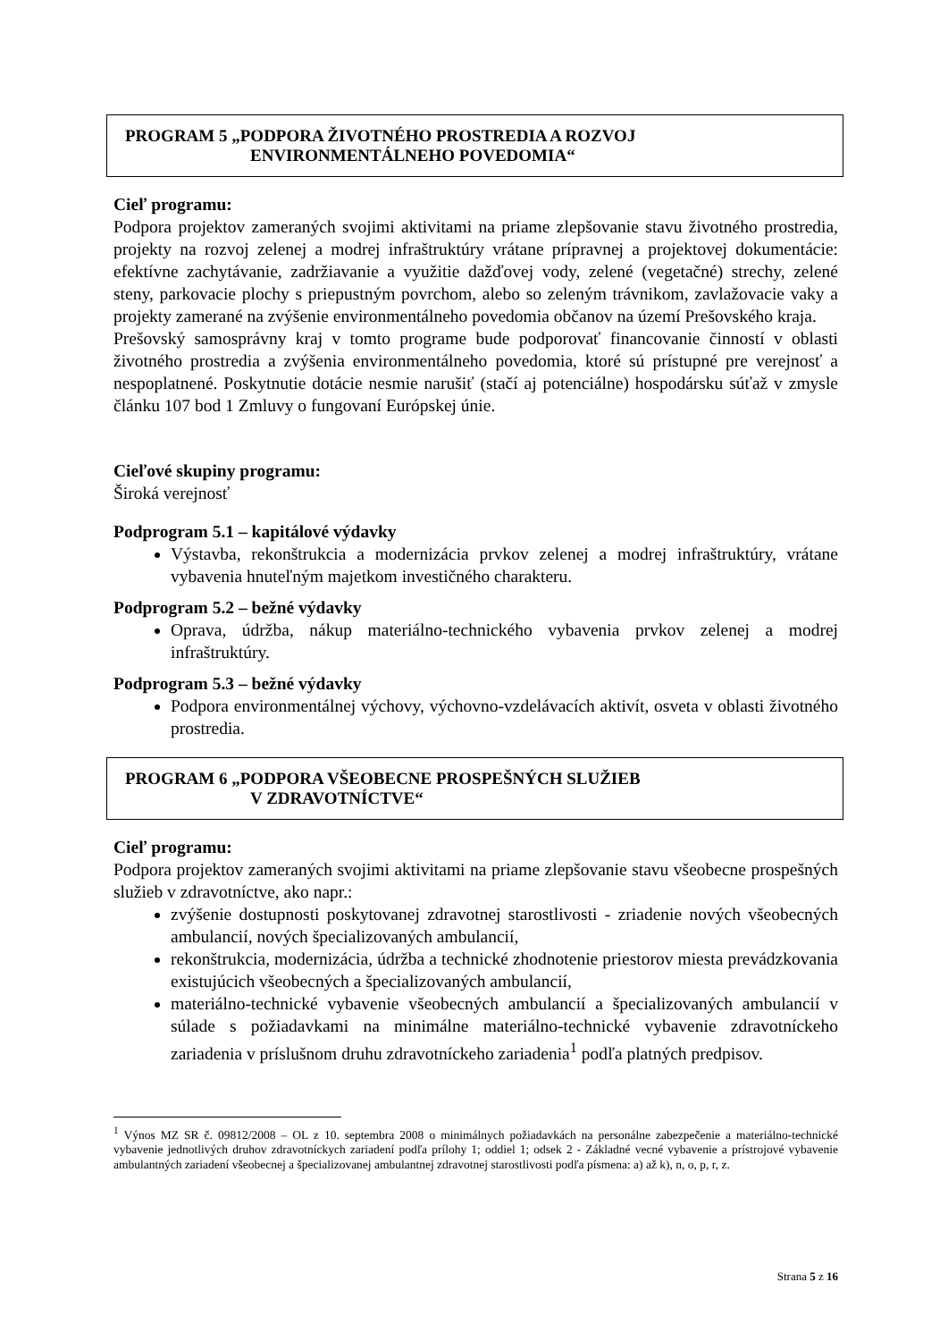PROGRAM 5 „PODPORA ŽIVOTNÉHO PROSTREDIA A ROZVOJ
ENVIRONMENTÁLNEHO POVEDOMIA“
Cieľ programu:
Podpora projektov zameraných svojimi aktivitami na priame zlepšovanie stavu životného prostredia, projekty na rozvoj zelenej a modrej infraštruktúry vrátane prípravnej a projektovej dokumentácie: efektívne zachytávanie, zadržiavanie a využitie dažďovej vody, zelené (vegetačné) strechy, zelené steny, parkovacie plochy s priepustným povrchom, alebo so zeleným trávnikom, zavlažovacie vaky a projekty zamerané na zvýšenie environmentálneho povedomia občanov na území Prešovského kraja.
Prešovský samosprávny kraj v tomto programe bude podporovať financovanie činností v oblasti životného prostredia a zvýšenia environmentálneho povedomia, ktoré sú prístupné pre verejnosť a nespoplatnené. Poskytnutie dotácie nesmie narušiť (stačí aj potenciálne) hospodársku súťaž v zmysle článku 107 bod 1 Zmluvy o fungovaní Európskej únie.
Cieľové skupiny programu:
Široká verejnosť
Podprogram 5.1 – kapitálové výdavky
Výstavba, rekonštrukcia a modernizácia prvkov zelenej a modrej infraštruktúry, vrátane vybavenia hnuteľným majetkom investičného charakteru.
Podprogram 5.2 – bežné výdavky
Oprava, údržba, nákup materiálno-technického vybavenia prvkov zelenej a modrej infraštruktúry.
Podprogram 5.3 – bežné výdavky
Podpora environmentálnej výchovy, výchovno-vzdelávacích aktivít, osveta v oblasti životného prostredia.
PROGRAM 6 „PODPORA VŠEOBECNE PROSPEŠNÝCH SLUŽIEB
V ZDRAVOTNÍCTVE“
Cieľ programu:
Podpora projektov zameraných svojimi aktivitami na priame zlepšovanie stavu všeobecne prospešných služieb v zdravotníctve, ako napr.:
zvýšenie dostupnosti poskytovanej zdravotnej starostlivosti - zriadenie nových všeobecných ambulancií, nových špecializovaných ambulancií,
rekonštrukcia, modernizácia, údržba a technické zhodnotenie priestorov miesta prevádzkovania existujúcich všeobecných a špecializovaných ambulancií,
materiálno-technické vybavenie všeobecných ambulancií a špecializovaných ambulancií v súlade s požiadavkami na minimálne materiálno-technické vybavenie zdravotníckeho zariadenia v príslušnom druhu zdravotníckeho zariadenia<sup>1</sup> podľa platných predpisov.
<sup>1</sup> Výnos MZ SR č. 09812/2008 – OL z 10. septembra 2008 o minimálnych požiadavkách na personálne zabezpečenie a materiálno-technické vybavenie jednotlivých druhov zdravotníckych zariadení podľa prílohy 1; oddiel 1; odsek 2 - Základné vecné vybavenie a prístrojové vybavenie ambulantných zariadení všeobecnej a špecializovanej ambulantnej zdravotnej starostlivosti podľa písmena: a) až k), n, o, p, r, z.
Strana 5 z 16